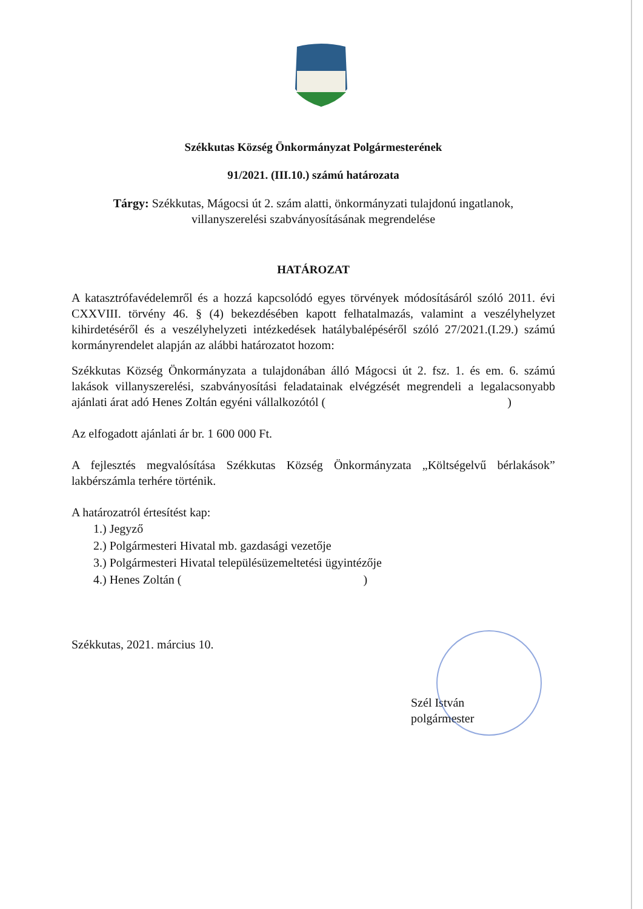Székkutas Község Önkormányzat Polgármesterének
91/2021. (III.10.) számú határozata
Tárgy: Székkutas, Mágocsi út 2. szám alatti, önkormányzati tulajdonú ingatlanok,
villanyszerelési szabványosításának megrendelése
HATÁROZAT
A katasztrófavédelemről és a hozzá kapcsolódó egyes törvények módosításáról szóló 2011. évi CXXVIII. törvény 46. § (4) bekezdésében kapott felhatalmazás, valamint a veszélyhelyzet kihirdetéséről és a veszélyhelyzeti intézkedések hatálybalépéséről szóló 27/2021.(I.29.) számú kormányrendelet alapján az alábbi határozatot hozom:
Székkutas Község Önkormányzata a tulajdonában álló Mágocsi út 2. fsz. 1. és em. 6. számú lakások villanyszerelési, szabványosítási feladatainak elvégzését megrendeli a legalacsonyabb ajánlati árat adó Henes Zoltán egyéni vállalkozótól ( )
Az elfogadott ajánlati ár br. 1 600 000 Ft.
A fejlesztés megvalósítása Székkutas Község Önkormányzata „Költségelvű bérlakások” lakbérszámla terhére történik.
A határozatról értesítést kap:
1.) Jegyző
2.) Polgármesteri Hivatal mb. gazdasági vezetője
3.) Polgármesteri Hivatal településüzemeltetési ügyintézője
4.) Henes Zoltán ( )
Székkutas, 2021. március 10.
Szél István
polgármester